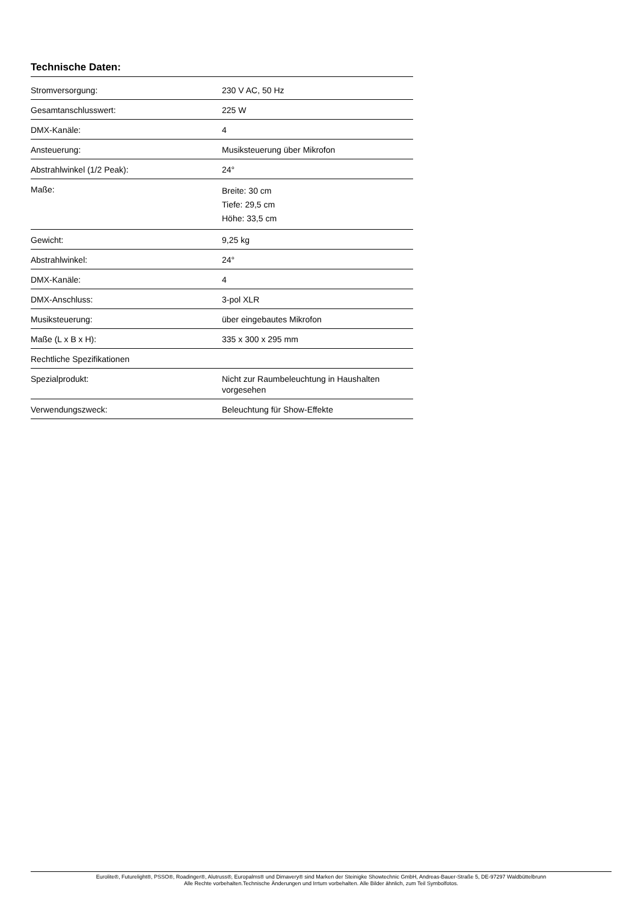Technische Daten:
| Stromversorgung: | 230 V AC, 50 Hz |
| Gesamtanschlusswert: | 225 W |
| DMX-Kanäle: | 4 |
| Ansteuerung: | Musiksteuerung über Mikrofon |
| Abstrahlwinkel (1/2 Peak): | 24° |
| Maße: | Breite: 30 cm Tiefe: 29,5 cm Höhe: 33,5 cm |
| Gewicht: | 9,25 kg |
| Abstrahlwinkel: | 24° |
| DMX-Kanäle: | 4 |
| DMX-Anschluss: | 3-pol XLR |
| Musiksteuerung: | über eingebautes Mikrofon |
| Maße (L x B x H): | 335 x 300 x 295 mm |
| Rechtliche Spezifikationen | |
| Spezialprodukt: | Nicht zur Raumbeleuchtung in Haushalten vorgesehen |
| Verwendungszweck: | Beleuchtung für Show-Effekte |
Eurolite®, Futurelight®, PSSO®, Roadinger®, Alutruss®, Europalms® und Dimavery® sind Marken der Steinigke Showtechnic GmbH, Andreas-Bauer-Straße 5, DE-97297 Waldbüttelbrunn
Alle Rechte vorbehalten.Technische Änderungen und Irrtum vorbehalten. Alle Bilder ähnlich, zum Teil Symbolfotos.